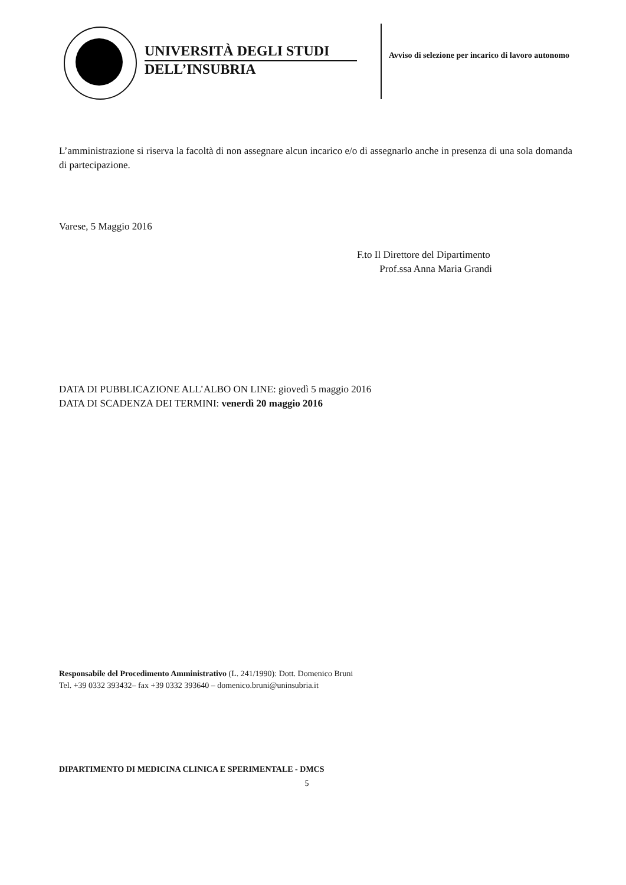UNIVERSITÀ DEGLI STUDI
DELL’INSUBRIA
Avviso di selezione per incarico di lavoro autonomo
L’amministrazione si riserva la facoltà di non assegnare alcun incarico e/o di assegnarlo anche in presenza di una sola domanda di partecipazione.
Varese, 5 Maggio 2016
F.to Il Direttore del Dipartimento
Prof.ssa Anna Maria Grandi
DATA DI PUBBLICAZIONE ALL’ALBO ON LINE: giovedì 5 maggio 2016
DATA DI SCADENZA DEI TERMINI: venerdì 20 maggio 2016
Responsabile del Procedimento Amministrativo (L. 241/1990): Dott. Domenico Bruni
Tel. +39 0332 393432– fax +39 0332 393640 – domenico.bruni@uninsubria.it
DIPARTIMENTO DI MEDICINA CLINICA E SPERIMENTALE - DMCS
5